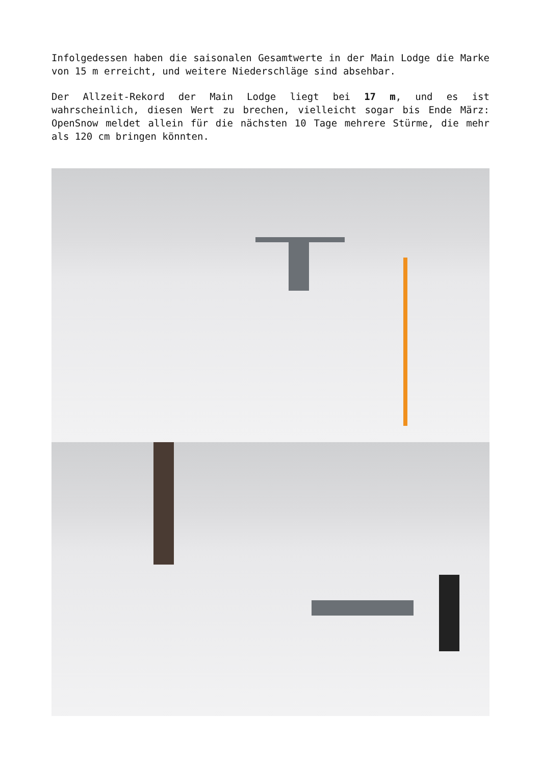Infolgedessen haben die saisonalen Gesamtwerte in der Main Lodge die Marke von 15 m erreicht, und weitere Niederschläge sind absehbar.
Der Allzeit-Rekord der Main Lodge liegt bei 17 m, und es ist wahrscheinlich, diesen Wert zu brechen, vielleicht sogar bis Ende März: OpenSnow meldet allein für die nächsten 10 Tage mehrere Stürme, die mehr als 120 cm bringen könnten.